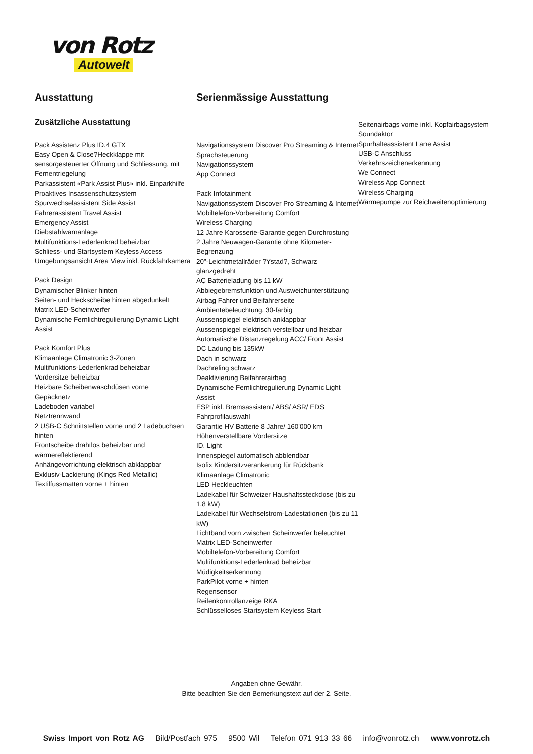von Rotz
Autowelt
Ausstattung
Zusätzliche Ausstattung
Pack Assistenz Plus ID.4 GTX
Easy Open & Close?Heckklappe mit sensorgesteuerter Öffnung und Schliessung, mit Fernentriegelung
Parkassistent «Park Assist Plus» inkl. Einparkhilfe
Proaktives Insassenschutzsystem
Spurwechselassistent Side Assist
Fahrerassistent Travel Assist
Emergency Assist
Diebstahlwarnanlage
Multifunktions-Lederlenkrad beheizbar
Schliess- und Startsystem Keyless Access
Umgebungsansicht Area View inkl. Rückfahrkamera
Pack Design
Dynamischer Blinker hinten
Seiten- und Heckscheibe hinten abgedunkelt
Matrix LED-Scheinwerfer
Dynamische Fernlichtregulierung Dynamic Light Assist
Pack Komfort Plus
Klimaanlage Climatronic 3-Zonen
Multifunktions-Lederlenkrad beheizbar
Vordersitze beheizbar
Heizbare Scheibenwaschdüsen vorne
Gepäcknetz
Ladeboden variabel
Netztrennwand
2 USB-C Schnittstellen vorne und 2 Ladebuchsen hinten
Frontscheibe drahtlos beheizbar und wärmereflektierend
Anhängevorrichtung elektrisch abklappbar
Exklusiv-Lackierung (Kings Red Metallic)
Textilfussmatten vorne + hinten
Serienmässige Ausstattung
Navigationssystem Discover Pro Streaming & Internet
Sprachsteuerung
Navigationssystem
App Connect
Pack Infotainment
Navigationssystem Discover Pro Streaming & Internet
Mobiltelefon-Vorbereitung Comfort
Wireless Charging
12 Jahre Karosserie-Garantie gegen Durchrostung
2 Jahre Neuwagen-Garantie ohne Kilometer-Begrenzung
20"-Leichtmetallräder ?Ystad?, Schwarz glanzgedreht
AC Batterieladung bis 11 kW
Abbiegebremsfunktion und Ausweichunterstützung
Airbag Fahrer und Beifahrerseite
Ambientebeleuchtung, 30-farbig
Aussenspiegel elektrisch anklappbar
Aussenspiegel elektrisch verstellbar und heizbar
Automatische Distanzregelung ACC/ Front Assist
DC Ladung bis 135kW
Dach in schwarz
Dachreling schwarz
Deaktivierung Beifahrerairbag
Dynamische Fernlichtregulierung Dynamic Light Assist
ESP inkl. Bremsassistent/ ABS/ ASR/ EDS
Fahrprofilauswahl
Garantie HV Batterie 8 Jahre/ 160'000 km
Höhenverstellbare Vordersitze
ID. Light
Innenspiegel automatisch abblendbar
Isofix Kindersitzverankerung für Rückbank
Klimaanlage Climatronic
LED Heckleuchten
Ladekabel für Schweizer Haushaltssteckdose (bis zu 1,8 kW)
Ladekabel für Wechselstrom-Ladestationen (bis zu 11 kW)
Lichtband vorn zwischen Scheinwerfer beleuchtet
Matrix LED-Scheinwerfer
Mobiltelefon-Vorbereitung Comfort
Multifunktions-Lederlenkrad beheizbar
Müdigkeitserkennung
ParkPilot vorne + hinten
Regensensor
Reifenkontrollanzeige RKA
Schlüsselloses Startsystem Keyless Start
Seitenairbags vorne inkl. Kopfairbagsystem
Soundaktor
Spurhalteassistent Lane Assist
USB-C Anschluss
Verkehrszeichenerkennung
We Connect
Wireless App Connect
Wireless Charging
Wärmepumpe zur Reichweitenoptimierung
Angaben ohne Gewähr.
Bitte beachten Sie den Bemerkungstext auf der 2. Seite.
Swiss Import von Rotz AG Bild/Postfach 975 9500 Wil Telefon 071 913 33 66 info@vonrotz.ch www.vonrotz.ch